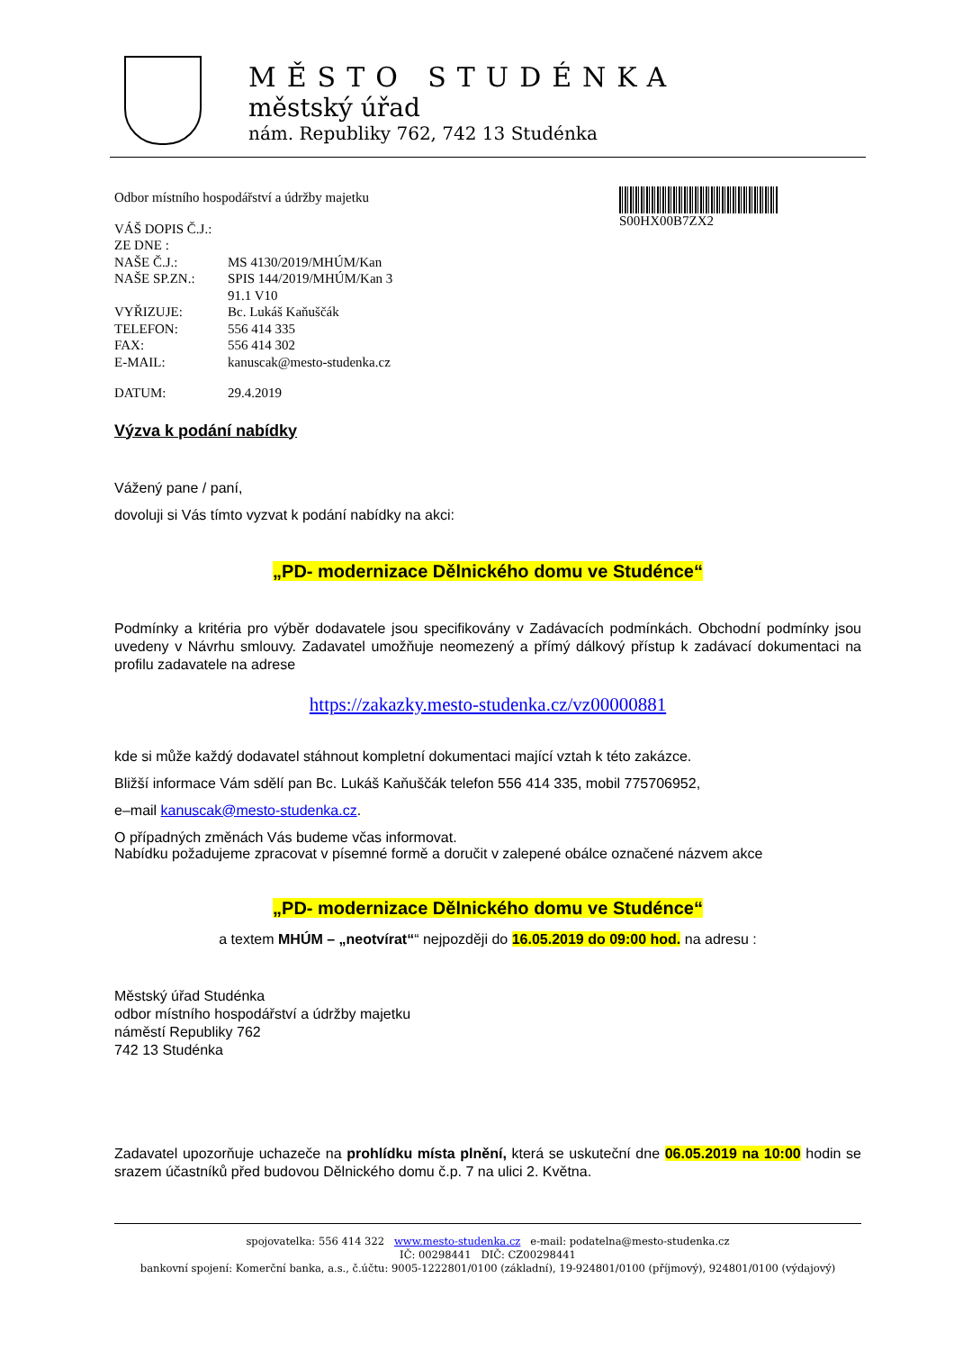MĚSTO STUDÉNKA
městský úřad
nám. Republiky 762, 742 13 Studénka
S00HX00B7ZX2
Odbor místního hospodářství a údržby majetku
| VÁŠ DOPIS Č.J.: | |
| ZE DNE : | |
| NAŠE Č.J.: | MS 4130/2019/MHÚM/Kan |
| NAŠE SP.ZN.: | SPIS 144/2019/MHÚM/Kan 3 91.1 V10 |
| VYŘIZUJE: | Bc. Lukáš Kaňuščák |
| TELEFON: | 556 414 335 |
| FAX: | 556 414 302 |
| E-MAIL: | kanuscak@mesto-studenka.cz |
| DATUM: | 29.4.2019 |
Výzva k podání nabídky
Vážený pane / paní,
dovoluji si Vás tímto vyzvat k podání nabídky na akci:
„PD- modernizace Dělnického domu ve Studénce“
Podmínky a kritéria pro výběr dodavatele jsou specifikovány v Zadávacích podmínkách. Obchodní podmínky jsou uvedeny v Návrhu smlouvy. Zadavatel umožňuje neomezený a přímý dálkový přístup k zadávací dokumentaci na profilu zadavatele na adrese
https://zakazky.mesto-studenka.cz/vz00000881
kde si může každý dodavatel stáhnout kompletní dokumentaci mající vztah k této zakázce.
Bližší informace Vám sdělí pan Bc. Lukáš Kaňuščák telefon 556 414 335, mobil 775706952,
e–mail kanuscak@mesto-studenka.cz.
O případných změnách Vás budeme včas informovat.
Nabídku požadujeme zpracovat v písemné formě a doručit v zalepené obálce označené názvem akce
„PD- modernizace Dělnického domu ve Studénce“
a textem MHÚM – „neotvírat““ nejpozději do 16.05.2019 do 09:00 hod. na adresu :
Městský úřad Studénka
odbor místního hospodářství a údržby majetku
náměstí Republiky 762
742 13 Studénka
Zadavatel upozorňuje uchazeče na prohlídku místa plnění, která se uskuteční dne 06.05.2019 na 10:00 hodin se srazem účastníků před budovou Dělnického domu č.p. 7 na ulici 2. Května.
spojovatelka: 556 414 322 www.mesto-studenka.cz e-mail: podatelna@mesto-studenka.cz
IČ: 00298441 DIČ: CZ00298441
bankovní spojení: Komerční banka, a.s., č.účtu: 9005-1222801/0100 (základní), 19-924801/0100 (příjmový), 924801/0100 (výdajový)